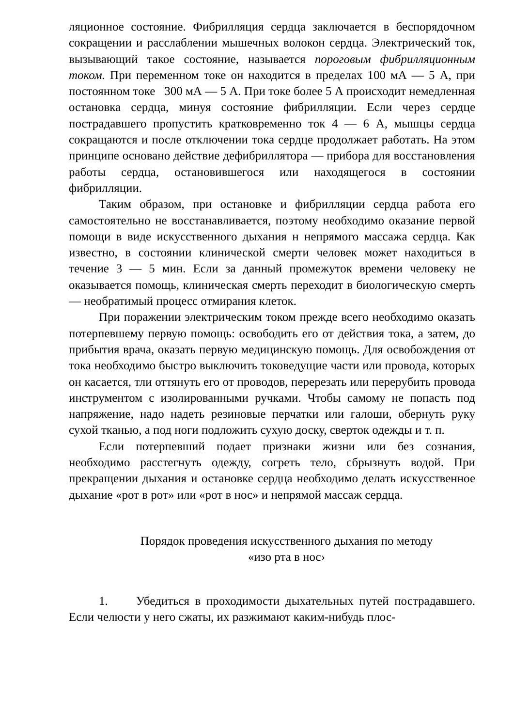ляционное состояние. Фибрилляция сердца заключается в беспорядочном сокращении и расслаблении мышечных волокон сердца. Электрический ток, вызывающий такое состояние, называется пороговым фибрилляционным током. При переменном токе он находится в пределах 100 мА — 5 А, при постоянном токе 300 мА — 5 А. При токе более 5 А происходит немедленная остановка сердца, минуя состояние фибрилляции. Если через сердце пострадавшего пропустить кратковременно ток 4 — 6 А, мышцы сердца сокращаются и после отключении тока сердце продолжает работать. На этом принципе основано действие дефибриллятора — прибора для восстановления работы сердца, остановившегося или находящегося в состоянии фибрилляции.
Таким образом, при остановке и фибрилляции сердца работа его самостоятельно не восстанавливается, поэтому необходимо оказание первой помощи в виде искусственного дыхания н непрямого массажа сердца. Как известно, в состоянии клинической смерти человек может находиться в течение 3 — 5 мин. Если за данный промежуток времени человеку не оказывается помощь, клиническая смерть переходит в биологическую смерть — необратимый процесс отмирания клеток.
При поражении электрическим током прежде всего необходимо оказать потерпевшему первую помощь: освободить его от действия тока, а затем, до прибытия врача, оказать первую медицинскую помощь. Для освобождения от тока необходимо быстро выключить токоведущие части или провода, которых он касается, тли оттянуть его от проводов, перерезать или перерубить провода инструментом с изолированными ручками. Чтобы самому не попасть под напряжение, надо надеть резиновые перчатки или галоши, обернуть руку сухой тканью, а под ноги подложить сухую доску, сверток одежды и т. п.
Если потерпевший подает признаки жизни или без сознания, необходимо расстегнуть одежду, согреть тело, сбрызнуть водой. При прекращении дыхания и остановке сердца необходимо делать искусственное дыхание «рот в рот» или «рот в нос» и непрямой массаж сердца.
Порядок проведения искусственного дыхания по методу
«изо рта в нос›
1. Убедиться в проходимости дыхательных путей пострадавшего. Если челюсти у него сжаты, их разжимают каким-нибудь плос-